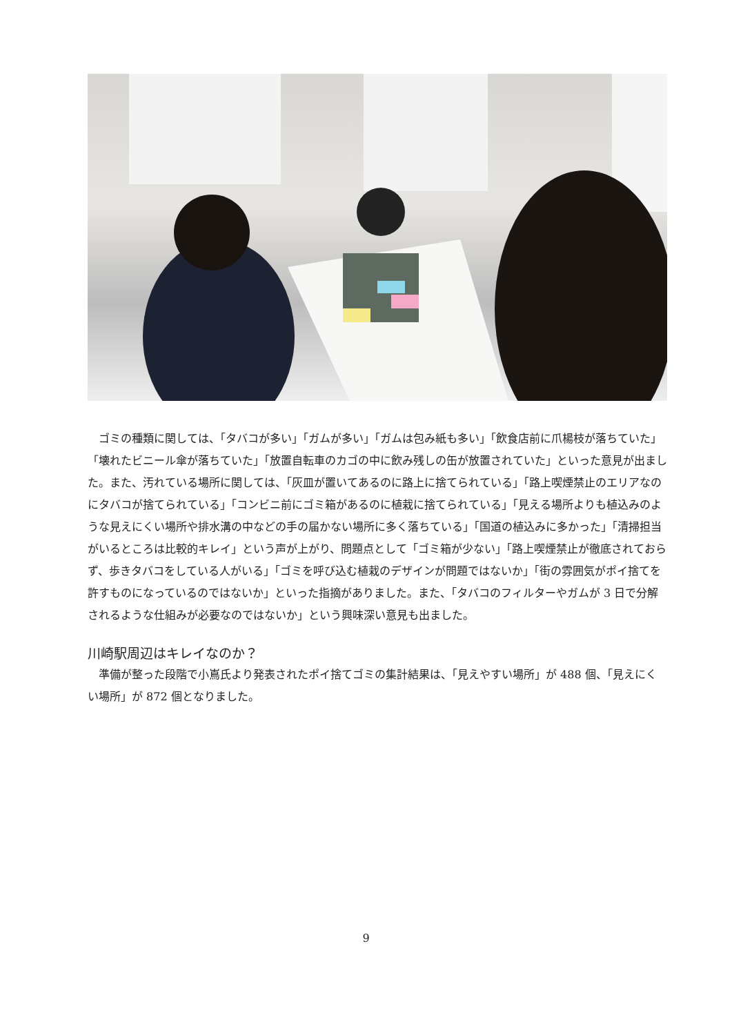ゴミの種類に関しては、「タバコが多い」「ガムが多い」「ガムは包み紙も多い」「飲食店前に爪楊枝が落ちていた」「壊れたビニール傘が落ちていた」「放置自転車のカゴの中に飲み残しの缶が放置されていた」といった意見が出ました。また、汚れている場所に関しては、「灰皿が置いてあるのに路上に捨てられている」「路上喫煙禁止のエリアなのにタバコが捨てられている」「コンビニ前にゴミ箱があるのに植栽に捨てられている」「見える場所よりも植込みのような見えにくい場所や排水溝の中などの手の届かない場所に多く落ちている」「国道の植込みに多かった」「清掃担当がいるところは比較的キレイ」という声が上がり、問題点として「ゴミ箱が少ない」「路上喫煙禁止が徹底されておらず、歩きタバコをしている人がいる」「ゴミを呼び込む植栽のデザインが問題ではないか」「街の雰囲気がポイ捨てを許すものになっているのではないか」といった指摘がありました。また、「タバコのフィルターやガムが 3 日で分解されるような仕組みが必要なのではないか」という興味深い意見も出ました。
川崎駅周辺はキレイなのか？
準備が整った段階で小嶌氏より発表されたポイ捨てゴミの集計結果は、「見えやすい場所」が 488 個、「見えにくい場所」が 872 個となりました。
9